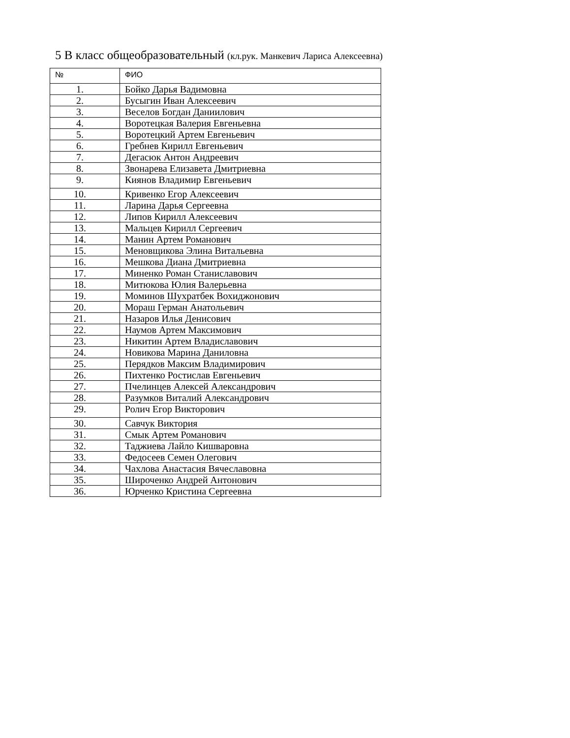5 В класс общеобразовательный (кл.рук. Манкевич Лариса Алексеевна)
| № | ФИО |
| --- | --- |
| 1. | Бойко Дарья Вадимовна |
| 2. | Бусыгин Иван Алексеевич |
| 3. | Веселов Богдан Даниилович |
| 4. | Воротецкая Валерия Евгеньевна |
| 5. | Воротецкий Артем Евгеньевич |
| 6. | Гребнев Кирилл Евгеньевич |
| 7. | Дегасюк Антон Андреевич |
| 8. | Звонарева Елизавета Дмитриевна |
| 9. | Киянов Владимир Евгеньевич |
| 10. | Кривенко Егор Алексеевич |
| 11. | Ларина Дарья Сергеевна |
| 12. | Липов Кирилл Алексеевич |
| 13. | Мальцев Кирилл Сергеевич |
| 14. | Манин Артем Романович |
| 15. | Меновщикова Элина Витальевна |
| 16. | Мешкова Диана Дмитриевна |
| 17. | Миненко Роман Станиславович |
| 18. | Митюкова Юлия Валерьевна |
| 19. | Моминов Шухратбек Вохиджонович |
| 20. | Мораш Герман Анатольевич |
| 21. | Назаров Илья Денисович |
| 22. | Наумов Артем Максимович |
| 23. | Никитин Артем Владиславович |
| 24. | Новикова Марина Даниловна |
| 25. | Перядков Максим Владимирович |
| 26. | Пихтенко Ростислав Евгеньевич |
| 27. | Пчелинцев Алексей Александрович |
| 28. | Разумков Виталий Александрович |
| 29. | Ролич Егор Викторович |
| 30. | Савчук Виктория |
| 31. | Смык Артем Романович |
| 32. | Таджиева Лайло Кишваровна |
| 33. | Федосеев Семен Олегович |
| 34. | Чахлова Анастасия Вячеславовна |
| 35. | Широченко Андрей Антонович |
| 36. | Юрченко Кристина Сергеевна |